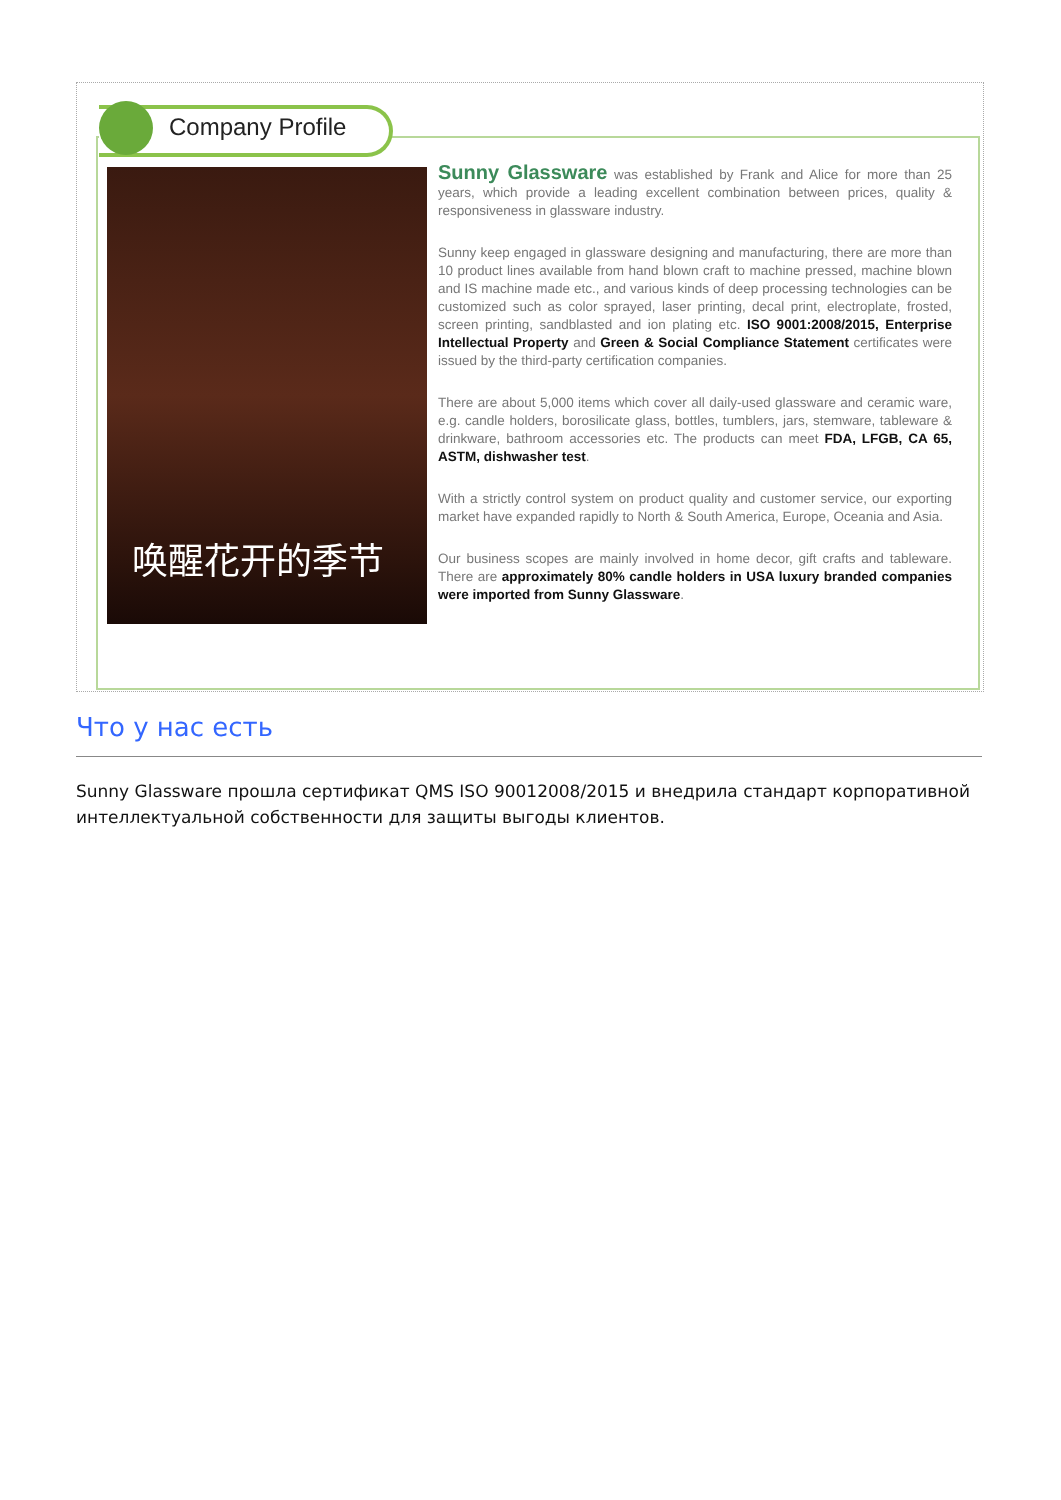Company Profile
唤醒花开的季节
Sunny Glassware was established by Frank and Alice for more than 25 years, which provide a leading excellent combination between prices, quality & responsiveness in glassware industry.
Sunny keep engaged in glassware designing and manufacturing, there are more than 10 product lines available from hand blown craft to machine pressed, machine blown and IS machine made etc., and various kinds of deep processing technologies can be customized such as color sprayed, laser printing, decal print, electroplate, frosted, screen printing, sandblasted and ion plating etc. ISO 9001:2008/2015, Enterprise Intellectual Property and Green & Social Compliance Statement certificates were issued by the third-party certification companies.
There are about 5,000 items which cover all daily-used glassware and ceramic ware, e.g. candle holders, borosilicate glass, bottles, tumblers, jars, stemware, tableware & drinkware, bathroom accessories etc. The products can meet FDA, LFGB, CA 65, ASTM, dishwasher test.
With a strictly control system on product quality and customer service, our exporting market have expanded rapidly to North & South America, Europe, Oceania and Asia.
Our business scopes are mainly involved in home decor, gift crafts and tableware. There are approximately 80% candle holders in USA luxury branded companies were imported from Sunny Glassware.
Что у нас есть
Sunny Glassware прошла сертификат QMS ISO 90012008/2015 и внедрила стандарт корпоративной интеллектуальной собственности для защиты выгоды клиентов.